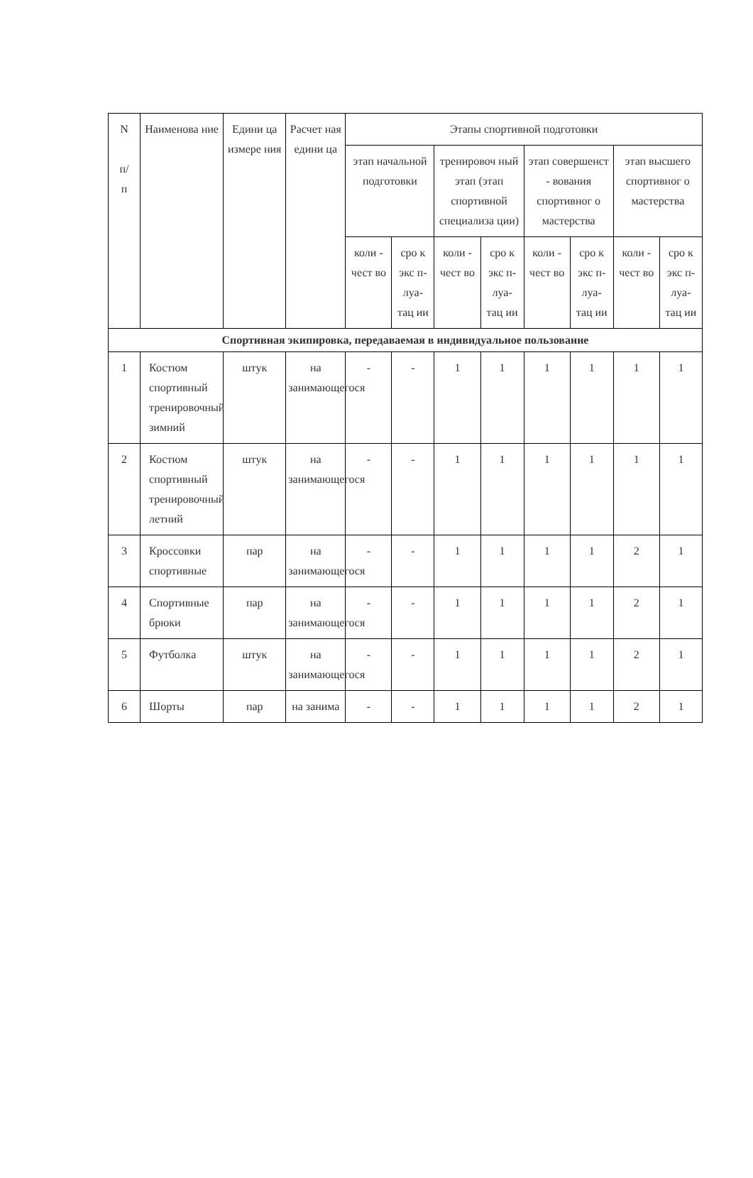| N п/ п | Наименова ние | Едини ца измере ния | Расчет ная едини ца | Этапы спортивной подготовки | | | | | | | |
| --- | --- | --- | --- | --- | --- | --- | --- | --- | --- | --- | --- |
| | | | | этап начальной подготовки | | тренировоч ный этап (этап спортивной специализа ции) | | этап совершенст - вования спортивног о мастерства | | этап высшего спортивног о мастерства | |
| | | | | коли - чест во | сро к экс п- луа- тац ии | коли - чест во | сро к экс п- луа- тац ии | коли - чест во | сро к экс п- луа- тац ии | коли - чест во | сро к экс п- луа- тац ии |
| Спортивная экипировка, передаваемая в индивидуальное пользование | | | | | | | | | | | |
| 1 | Костюм спортивный тренировочный зимний | штук | на занимающегося | - | - | 1 | 1 | 1 | 1 | 1 | 1 |
| 2 | Костюм спортивный тренировочный летний | штук | на занимающегося | - | - | 1 | 1 | 1 | 1 | 1 | 1 |
| 3 | Кроссовки спортивные | пар | на занимающегося | - | - | 1 | 1 | 1 | 1 | 2 | 1 |
| 4 | Спортивные брюки | пар | на занимающегося | - | - | 1 | 1 | 1 | 1 | 2 | 1 |
| 5 | Футболка | штук | на занимающегося | - | - | 1 | 1 | 1 | 1 | 2 | 1 |
| 6 | Шорты | пар | на занима | - | - | 1 | 1 | 1 | 1 | 2 | 1 |